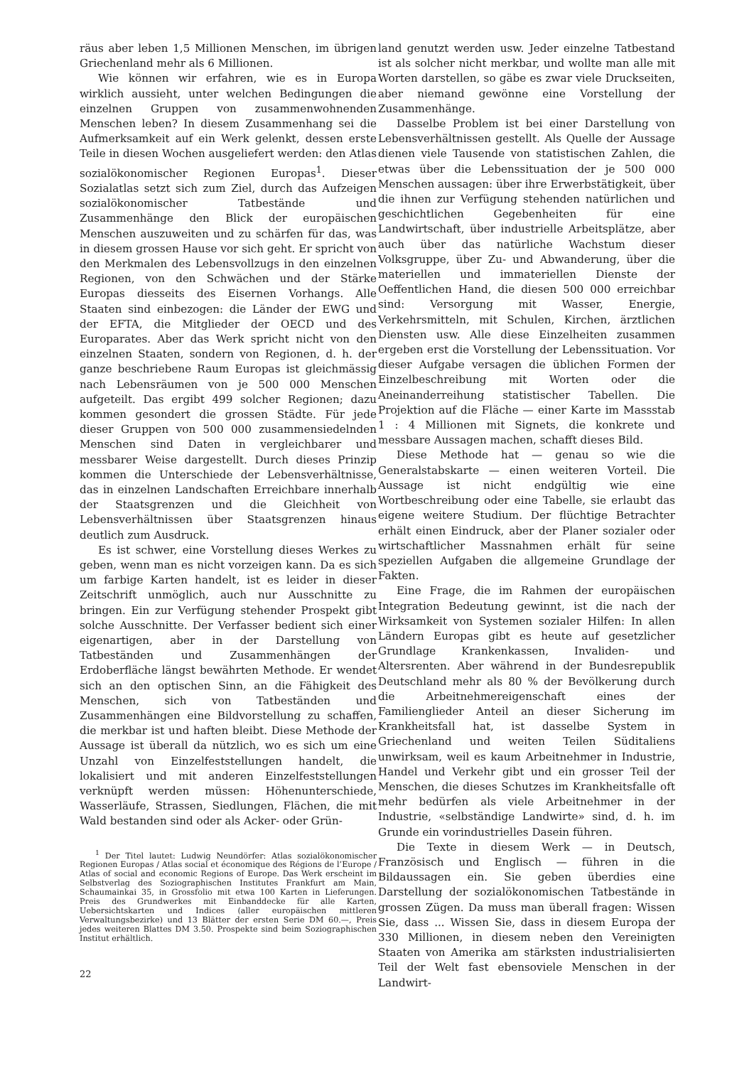räus aber leben 1,5 Millionen Menschen, im übrigen Griechenland mehr als 6 Millionen.
Wie können wir erfahren, wie es in Europa wirklich aussieht, unter welchen Bedingungen die einzelnen Gruppen von zusammenwohnenden Menschen leben? In diesem Zusammenhang sei die Aufmerksamkeit auf ein Werk gelenkt, dessen erste Teile in diesen Wochen ausgeliefert werden: den Atlas sozialökonomischer Regionen Europas<sup>1</sup>. Dieser Sozialatlas setzt sich zum Ziel, durch das Aufzeigen sozialökonomischer Tatbestände und Zusammenhänge den Blick der europäischen Menschen auszuweiten und zu schärfen für das, was in diesem grossen Hause vor sich geht. Er spricht von den Merkmalen des Lebensvollzugs in den einzelnen Regionen, von den Schwächen und der Stärke Europas diesseits des Eisernen Vorhangs. Alle Staaten sind einbezogen: die Länder der EWG und der EFTA, die Mitglieder der OECD und des Europarates. Aber das Werk spricht nicht von den einzelnen Staaten, sondern von Regionen, d. h. der ganze beschriebene Raum Europas ist gleichmässig nach Lebensräumen von je 500 000 Menschen aufgeteilt. Das ergibt 499 solcher Regionen; dazu kommen gesondert die grossen Städte. Für jede dieser Gruppen von 500 000 zusammensiedelnden Menschen sind Daten in vergleichbarer und messbarer Weise dargestellt. Durch dieses Prinzip kommen die Unterschiede der Lebensverhältnisse, das in einzelnen Landschaften Erreichbare innerhalb der Staatsgrenzen und die Gleichheit von Lebensverhältnissen über Staatsgrenzen hinaus deutlich zum Ausdruck.
Es ist schwer, eine Vorstellung dieses Werkes zu geben, wenn man es nicht vorzeigen kann. Da es sich um farbige Karten handelt, ist es leider in dieser Zeitschrift unmöglich, auch nur Ausschnitte zu bringen. Ein zur Verfügung stehender Prospekt gibt solche Ausschnitte. Der Verfasser bedient sich einer eigenartigen, aber in der Darstellung von Tatbeständen und Zusammenhängen der Erdoberfläche längst bewährten Methode. Er wendet sich an den optischen Sinn, an die Fähigkeit des Menschen, sich von Tatbeständen und Zusammenhängen eine Bildvorstellung zu schaffen, die merkbar ist und haften bleibt. Diese Methode der Aussage ist überall da nützlich, wo es sich um eine Unzahl von Einzelfeststellungen handelt, die lokalisiert und mit anderen Einzelfeststellungen verknüpft werden müssen: Höhenunterschiede, Wasserläufe, Strassen, Siedlungen, Flächen, die mit Wald bestanden sind oder als Acker- oder Grün-
<sup>1</sup> Der Titel lautet: Ludwig Neundörfer: Atlas sozialökonomischer Regionen Europas / Atlas social et économique des Régions de l’Europe / Atlas of social and economic Regions of Europe. Das Werk erscheint im Selbstverlag des Soziographischen Institutes Frankfurt am Main, Schaumainkai 35, in Grossfolio mit etwa 100 Karten in Lieferungen. Preis des Grundwerkes mit Einbanddecke für alle Karten, Uebersichtskarten und Indices (aller europäischen mittleren Verwaltungsbezirke) und 13 Blätter der ersten Serie DM 60.—, Preis jedes weiteren Blattes DM 3.50. Prospekte sind beim Soziographischen Institut erhältlich.
land genutzt werden usw. Jeder einzelne Tatbestand ist als solcher nicht merkbar, und wollte man alle mit Worten darstellen, so gäbe es zwar viele Druckseiten, aber niemand gewönne eine Vorstellung der Zusammenhänge.
Dasselbe Problem ist bei einer Darstellung von Lebensverhältnissen gestellt. Als Quelle der Aussage dienen viele Tausende von statistischen Zahlen, die etwas über die Lebenssituation der je 500 000 Menschen aussagen: über ihre Erwerbstätigkeit, über die ihnen zur Verfügung stehenden natürlichen und geschichtlichen Gegebenheiten für eine Landwirtschaft, über industrielle Arbeitsplätze, aber auch über das natürliche Wachstum dieser Volksgruppe, über Zu- und Abwanderung, über die materiellen und immateriellen Dienste der Oeffentlichen Hand, die diesen 500 000 erreichbar sind: Versorgung mit Wasser, Energie, Verkehrsmitteln, mit Schulen, Kirchen, ärztlichen Diensten usw. Alle diese Einzelheiten zusammen ergeben erst die Vorstellung der Lebenssituation. Vor dieser Aufgabe versagen die üblichen Formen der Einzelbeschreibung mit Worten oder die Aneinanderreihung statistischer Tabellen. Die Projektion auf die Fläche — einer Karte im Massstab 1 : 4 Millionen mit Signets, die konkrete und messbare Aussagen machen, schafft dieses Bild.
Diese Methode hat — genau so wie die Generalstabskarte — einen weiteren Vorteil. Die Aussage ist nicht endgültig wie eine Wortbeschreibung oder eine Tabelle, sie erlaubt das eigene weitere Studium. Der flüchtige Betrachter erhält einen Eindruck, aber der Planer sozialer oder wirtschaftlicher Massnahmen erhält für seine speziellen Aufgaben die allgemeine Grundlage der Fakten.
Eine Frage, die im Rahmen der europäischen Integration Bedeutung gewinnt, ist die nach der Wirksamkeit von Systemen sozialer Hilfen: In allen Ländern Europas gibt es heute auf gesetzlicher Grundlage Krankenkassen, Invaliden- und Altersrenten. Aber während in der Bundesrepublik Deutschland mehr als 80 % der Bevölkerung durch die Arbeitnehmereigenschaft eines der Familienglieder Anteil an dieser Sicherung im Krankheitsfall hat, ist dasselbe System in Griechenland und weiten Teilen Süditaliens unwirksam, weil es kaum Arbeitnehmer in Industrie, Handel und Verkehr gibt und ein grosser Teil der Menschen, die dieses Schutzes im Krankheitsfalle oft mehr bedürfen als viele Arbeitnehmer in der Industrie, «selbständige Landwirte» sind, d. h. im Grunde ein vorindustrielles Dasein führen.
Die Texte in diesem Werk — in Deutsch, Französisch und Englisch — führen in die Bildaussagen ein. Sie geben überdies eine Darstellung der sozialökonomischen Tatbestände in grossen Zügen. Da muss man überall fragen: Wissen Sie, dass ... Wissen Sie, dass in diesem Europa der 330 Millionen, in diesem neben den Vereinigten Staaten von Amerika am stärksten industrialisierten Teil der Welt fast ebensoviele Menschen in der Landwirt-
22